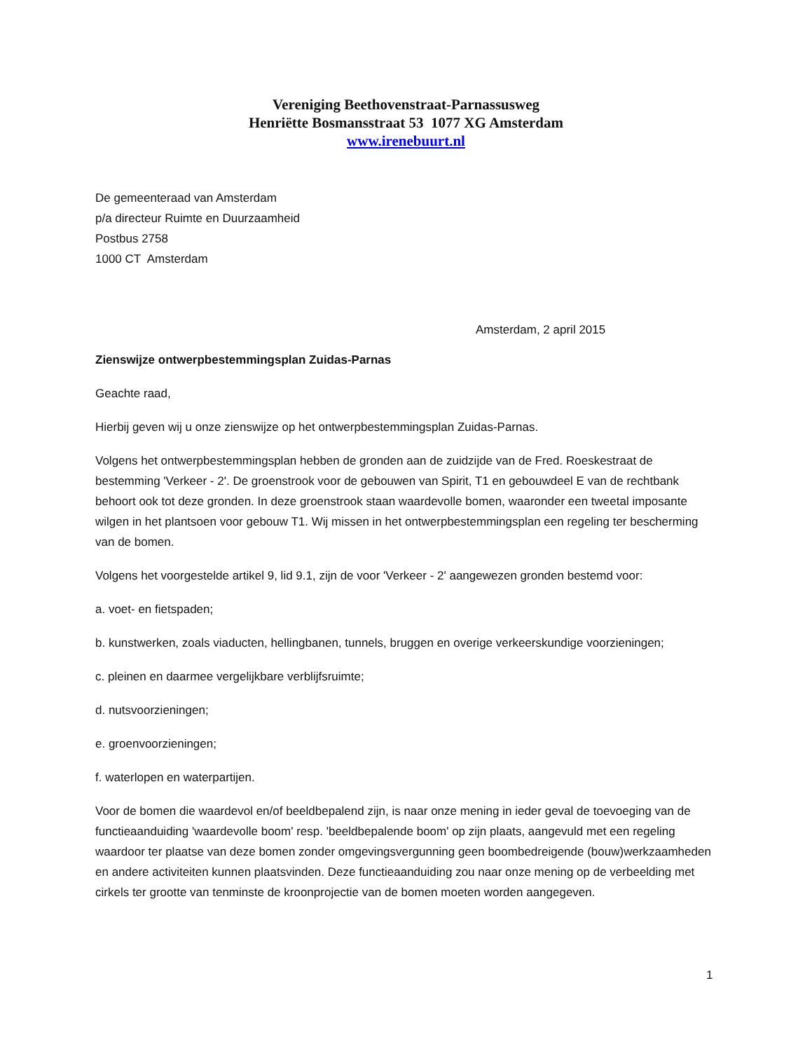Vereniging Beethovenstraat-Parnassusweg
Henriëtte Bosmansstraat 53 1077 XG Amsterdam
www.irenebuurt.nl
De gemeenteraad van Amsterdam
p/a directeur Ruimte en Duurzaamheid
Postbus 2758
1000 CT Amsterdam
Amsterdam, 2 april 2015
Zienswijze ontwerpbestemmingsplan Zuidas-Parnas
Geachte raad,
Hierbij geven wij u onze zienswijze op het ontwerpbestemmingsplan Zuidas-Parnas.
Volgens het ontwerpbestemmingsplan hebben de gronden aan de zuidzijde van de Fred. Roeskestraat de bestemming 'Verkeer - 2'. De groenstrook voor de gebouwen van Spirit, T1 en gebouwdeel E van de rechtbank behoort ook tot deze gronden. In deze groenstrook staan waardevolle bomen, waaronder een tweetal imposante wilgen in het plantsoen voor gebouw T1. Wij missen in het ontwerpbestemmingsplan een regeling ter bescherming van de bomen.
Volgens het voorgestelde artikel 9, lid 9.1, zijn de voor 'Verkeer - 2' aangewezen gronden bestemd voor:
a. voet- en fietspaden;
b. kunstwerken, zoals viaducten, hellingbanen, tunnels, bruggen en overige verkeerskundige voorzieningen;
c. pleinen en daarmee vergelijkbare verblijfsruimte;
d. nutsvoorzieningen;
e. groenvoorzieningen;
f. waterlopen en waterpartijen.
Voor de bomen die waardevol en/of beeldbepalend zijn, is naar onze mening in ieder geval de toevoeging van de functieaanduiding 'waardevolle boom' resp. 'beeldbepalende boom' op zijn plaats, aangevuld met een regeling waardoor ter plaatse van deze bomen zonder omgevingsvergunning geen boombedreigende (bouw)werkzaamheden en andere activiteiten kunnen plaatsvinden. Deze functieaanduiding zou naar onze mening op de verbeelding met cirkels ter grootte van tenminste de kroonprojectie van de bomen moeten worden aangegeven.
1